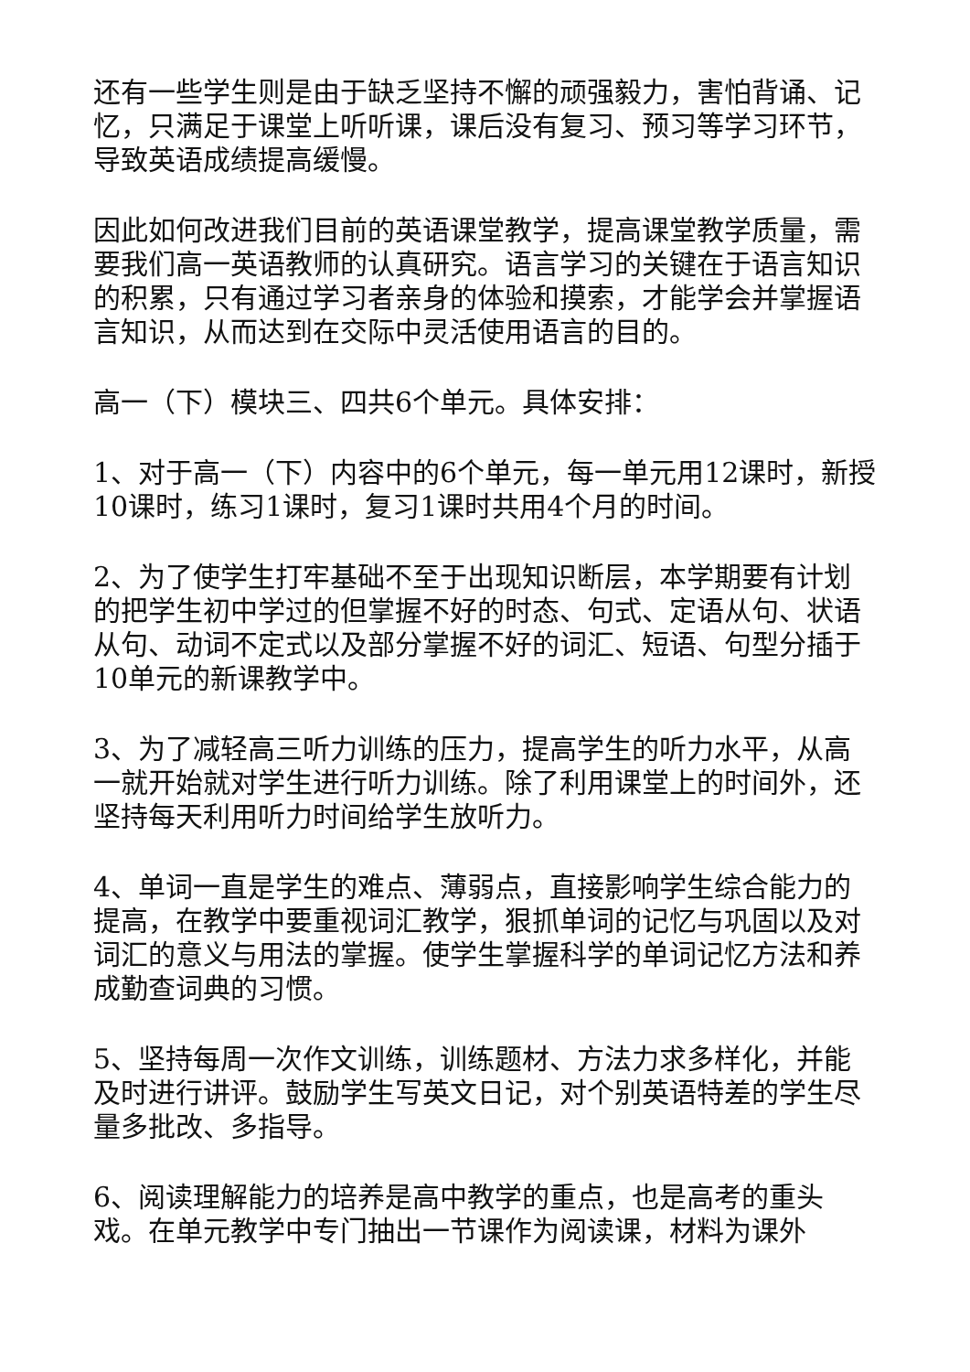还有一些学生则是由于缺乏坚持不懈的顽强毅力，害怕背诵、记忆，只满足于课堂上听听课，课后没有复习、预习等学习环节，导致英语成绩提高缓慢。
因此如何改进我们目前的英语课堂教学，提高课堂教学质量，需要我们高一英语教师的认真研究。语言学习的关键在于语言知识的积累，只有通过学习者亲身的体验和摸索，才能学会并掌握语言知识，从而达到在交际中灵活使用语言的目的。
高一（下）模块三、四共6个单元。具体安排：
1、对于高一（下）内容中的6个单元，每一单元用12课时，新授10课时，练习1课时，复习1课时共用4个月的时间。
2、为了使学生打牢基础不至于出现知识断层，本学期要有计划的把学生初中学过的但掌握不好的时态、句式、定语从句、状语从句、动词不定式以及部分掌握不好的词汇、短语、句型分插于10单元的新课教学中。
3、为了减轻高三听力训练的压力，提高学生的听力水平，从高一就开始就对学生进行听力训练。除了利用课堂上的时间外，还坚持每天利用听力时间给学生放听力。
4、单词一直是学生的难点、薄弱点，直接影响学生综合能力的提高，在教学中要重视词汇教学，狠抓单词的记忆与巩固以及对词汇的意义与用法的掌握。使学生掌握科学的单词记忆方法和养成勤查词典的习惯。
5、坚持每周一次作文训练，训练题材、方法力求多样化，并能及时进行讲评。鼓励学生写英文日记，对个别英语特差的学生尽量多批改、多指导。
6、阅读理解能力的培养是高中教学的重点，也是高考的重头戏。在单元教学中专门抽出一节课作为阅读课，材料为课外